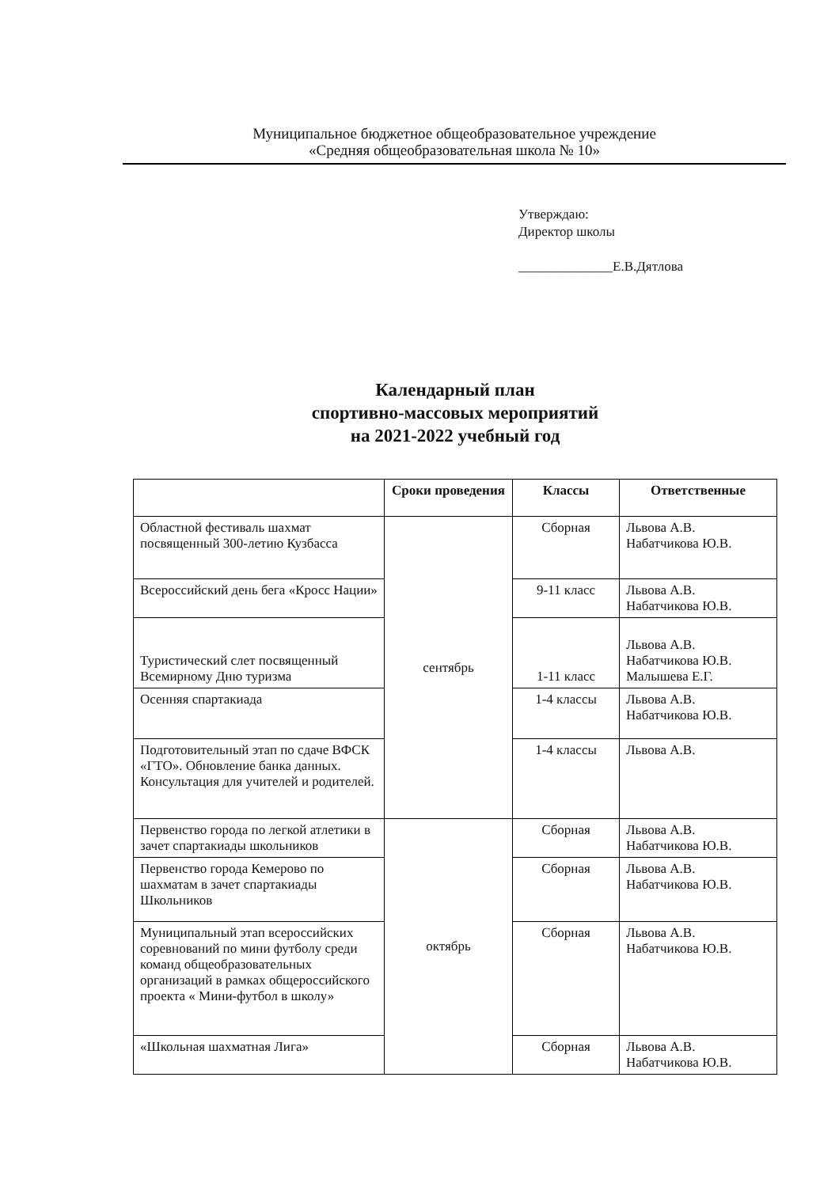Муниципальное бюджетное общеобразовательное учреждение
«Средняя общеобразовательная школа № 10»
Утверждаю:
Директор школы
______________Е.В.Дятлова
Календарный план
спортивно-массовых мероприятий
на 2021-2022 учебный год
| | Сроки проведения | Классы | Ответственные |
| --- | --- | --- | --- |
| Областной фестиваль шахмат посвященный 300-летию Кузбасса | сентябрь | Сборная | Львова А.В. Набатчикова Ю.В. |
| Всероссийский день бега «Кросс Нации» | | 9-11 класс | Львова А.В. Набатчикова Ю.В. |
| Туристический слет посвященный Всемирному Дню туризма | | 1-11 класс | Львова А.В. Набатчикова Ю.В. Малышева Е.Г. |
| Осенняя спартакиада | | 1-4 классы | Львова А.В. Набатчикова Ю.В. |
| Подготовительный этап по сдаче ВФСК «ГТО». Обновление банка данных. Консультация для учителей и родителей. | | 1-4 классы | Львова А.В. |
| Первенство города по легкой атлетики в зачет спартакиады школьников | октябрь | Сборная | Львова А.В. Набатчикова Ю.В. |
| Первенство города Кемерово по шахматам в зачет спартакиады Школьников | | Сборная | Львова А.В. Набатчикова Ю.В. |
| Муниципальный этап всероссийских соревнований по мини футболу среди команд общеобразовательных организаций в рамках общероссийского проекта « Мини-футбол в школу» | | Сборная | Львова А.В. Набатчикова Ю.В. |
| «Школьная шахматная Лига» | | Сборная | Львова А.В. Набатчикова Ю.В. |